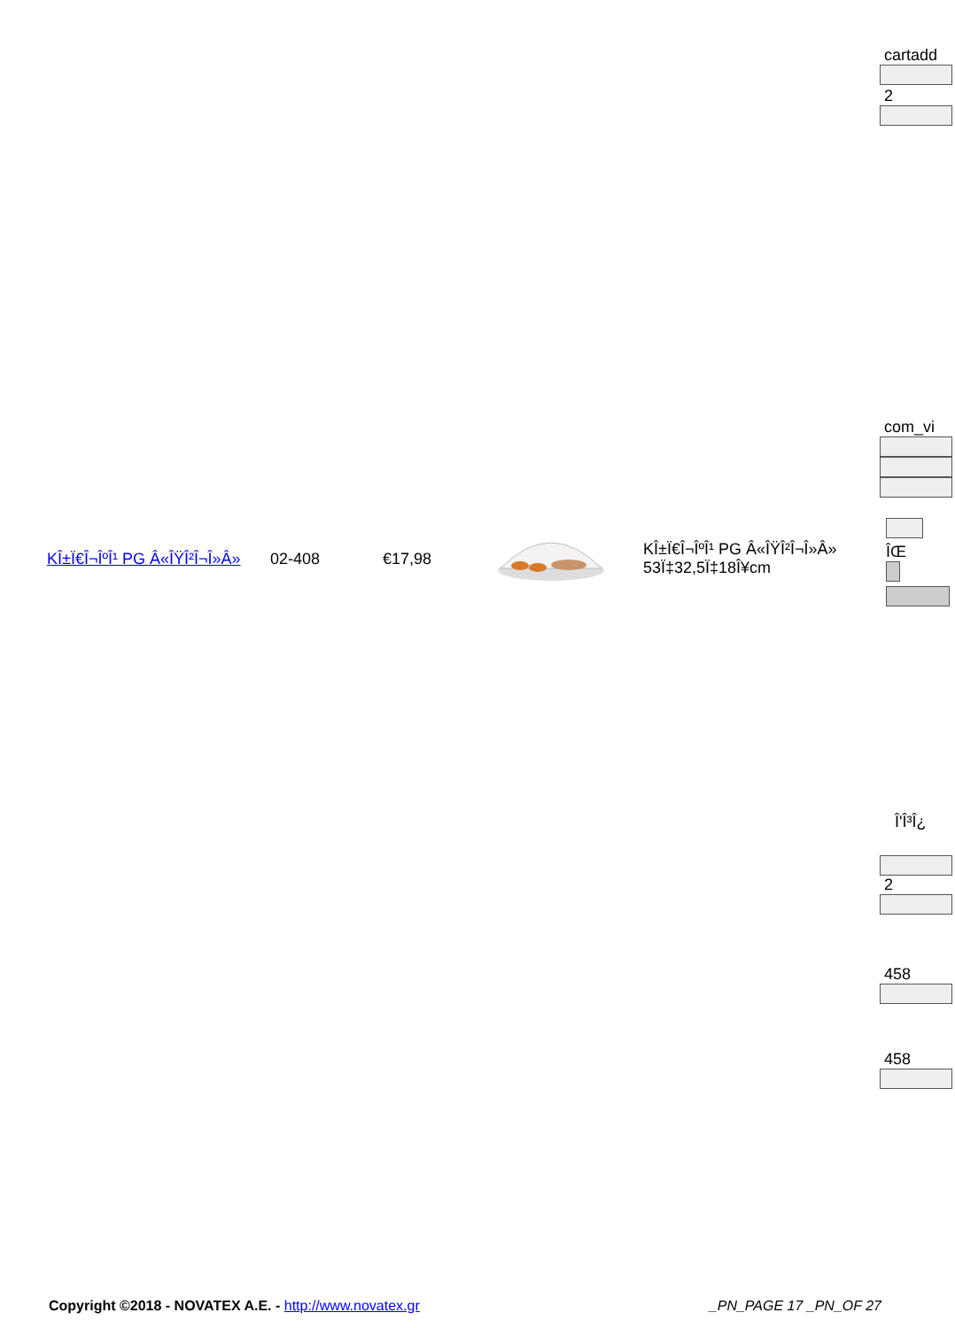cartadd
2
com_vi
| ΚÎ±Ï€Î¬ÎºÎ¹ PG Â«ÎŸÎ²Î¬Î»Â» | 02-408 | €17,98 | | ΚÎ±Ï€Î¬ÎºÎ¹ PG Â«ÎŸÎ²Î¬Î»Â» 53Ï‡32,5Ï‡18Î¥cm |
ÎŒ
Î'Î³Î¿
2
458
458
Copyright ©2018 - NOVATEX A.E. - http://www.novatex.gr _PN_PAGE 17 _PN_OF 27